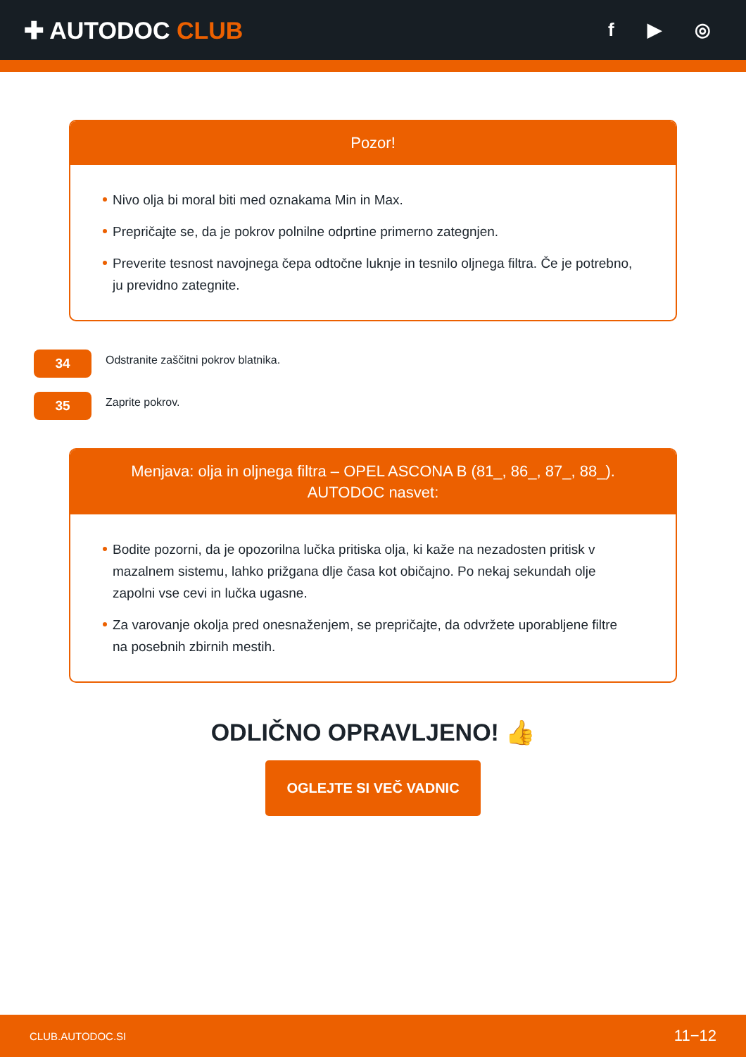✚ AUTODOC CLUB
f ▶ ◎
Pozor!
Nivo olja bi moral biti med oznakama Min in Max.
Prepričajte se, da je pokrov polnilne odprtine primerno zategnjen.
Preverite tesnost navojnega čepa odtočne luknje in tesnilo oljnega filtra. Če je potrebno, ju previdno zategnite.
34
Odstranite zaščitni pokrov blatnika.
35
Zaprite pokrov.
Menjava: olja in oljnega filtra – OPEL ASCONA B (81_, 86_, 87_, 88_).
AUTODOC nasvet:
Bodite pozorni, da je opozorilna lučka pritiska olja, ki kaže na nezadosten pritisk v mazalnem sistemu, lahko prižgana dlje časa kot običajno. Po nekaj sekundah olje zapolni vse cevi in lučka ugasne.
Za varovanje okolja pred onesnaženjem, se prepričajte, da odvržete uporabljene filtre na posebnih zbirnih mestih.
ODLIČNO OPRAVLJENO! 👍
OGLEJTE SI VEČ VADNIC
CLUB.AUTODOC.SI 11−12